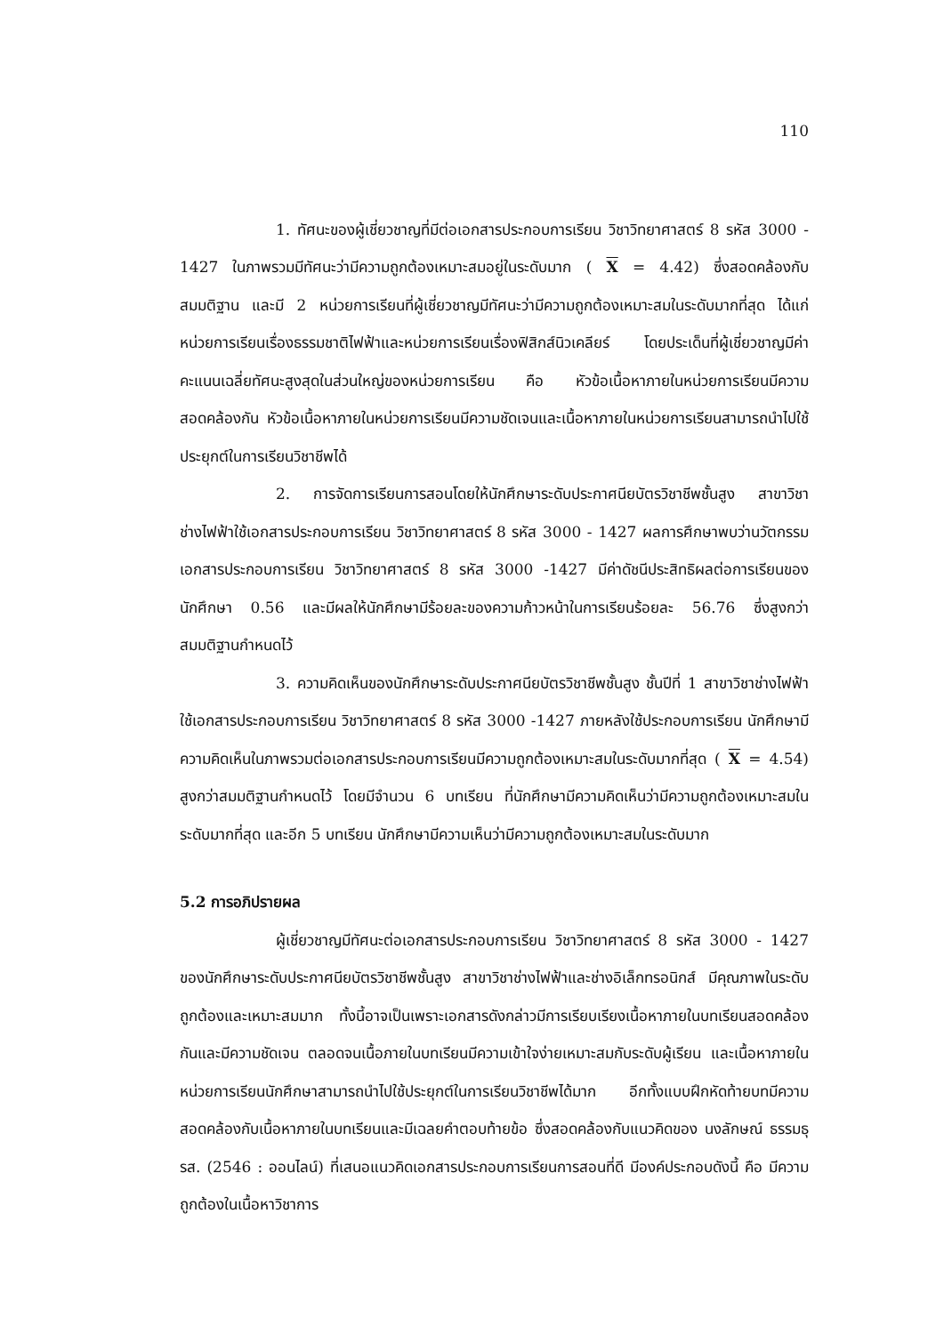110
1. ทัศนะของผู้เชี่ยวชาญที่มีต่อเอกสารประกอบการเรียน วิชาวิทยาศาสตร์ 8 รหัส 3000 - 1427 ในภาพรวมมีทัศนะว่ามีความถูกต้องเหมาะสมอยู่ในระดับมาก ( X = 4.42) ซึ่งสอดคล้องกับสมมติฐาน และมี 2 หน่วยการเรียนที่ผู้เชี่ยวชาญมีทัศนะว่ามีความถูกต้องเหมาะสมในระดับมากที่สุด ได้แก่ หน่วยการเรียนเรื่องธรรมชาติไฟฟ้าและหน่วยการเรียนเรื่องฟิสิกส์นิวเคลียร์ โดยประเด็นที่ผู้เชี่ยวชาญมีค่าคะแนนเฉลี่ยทัศนะสูงสุดในส่วนใหญ่ของหน่วยการเรียน คือ หัวข้อเนื้อหาภายในหน่วยการเรียนมีความสอดคล้องกัน หัวข้อเนื้อหาภายในหน่วยการเรียนมีความชัดเจนและเนื้อหาภายในหน่วยการเรียนสามารถนำไปใช้ประยุกต์ในการเรียนวิชาชีพได้
2. การจัดการเรียนการสอนโดยให้นักศึกษาระดับประกาศนียบัตรวิชาชีพชั้นสูง สาขาวิชาช่างไฟฟ้าใช้เอกสารประกอบการเรียน วิชาวิทยาศาสตร์ 8 รหัส 3000 - 1427 ผลการศึกษาพบว่านวัตกรรมเอกสารประกอบการเรียน วิชาวิทยาศาสตร์ 8 รหัส 3000 -1427 มีค่าดัชนีประสิทธิผลต่อการเรียนของนักศึกษา 0.56 และมีผลให้นักศึกษามีร้อยละของความก้าวหน้าในการเรียนร้อยละ 56.76 ซึ่งสูงกว่าสมมติฐานกำหนดไว้
3. ความคิดเห็นของนักศึกษาระดับประกาศนียบัตรวิชาชีพชั้นสูง ชั้นปีที่ 1 สาขาวิชาช่างไฟฟ้าใช้เอกสารประกอบการเรียน วิชาวิทยาศาสตร์ 8 รหัส 3000 -1427 ภายหลังใช้ประกอบการเรียน นักศึกษามีความคิดเห็นในภาพรวมต่อเอกสารประกอบการเรียนมีความถูกต้องเหมาะสมในระดับมากที่สุด ( X = 4.54) สูงกว่าสมมติฐานกำหนดไว้ โดยมีจำนวน 6 บทเรียน ที่นักศึกษามีความคิดเห็นว่ามีความถูกต้องเหมาะสมในระดับมากที่สุด และอีก 5 บทเรียน นักศึกษามีความเห็นว่ามีความถูกต้องเหมาะสมในระดับมาก
5.2 การอภิปรายผล
ผู้เชี่ยวชาญมีทัศนะต่อเอกสารประกอบการเรียน วิชาวิทยาศาสตร์ 8 รหัส 3000 - 1427 ของนักศึกษาระดับประกาศนียบัตรวิชาชีพชั้นสูง สาขาวิชาช่างไฟฟ้าและช่างอิเล็กทรอนิกส์ มีคุณภาพในระดับถูกต้องและเหมาะสมมาก ทั้งนี้อาจเป็นเพราะเอกสารดังกล่าวมีการเรียบเรียงเนื้อหาภายในบทเรียนสอดคล้องกันและมีความชัดเจน ตลอดจนเนื้อภายในบทเรียนมีความเข้าใจง่ายเหมาะสมกับระดับผู้เรียน และเนื้อหาภายในหน่วยการเรียนนักศึกษาสามารถนำไปใช้ประยุกต์ในการเรียนวิชาชีพได้มาก อีกทั้งแบบฝึกหัดท้ายบทมีความสอดคล้องกับเนื้อหาภายในบทเรียนและมีเฉลยคำตอบท้ายข้อ ซึ่งสอดคล้องกับแนวคิดของ นงลักษณ์ ธรรมธุรส. (2546 : ออนไลน์) ที่เสนอแนวคิดเอกสารประกอบการเรียนการสอนที่ดี มีองค์ประกอบดังนี้ คือ มีความถูกต้องในเนื้อหาวิชาการ